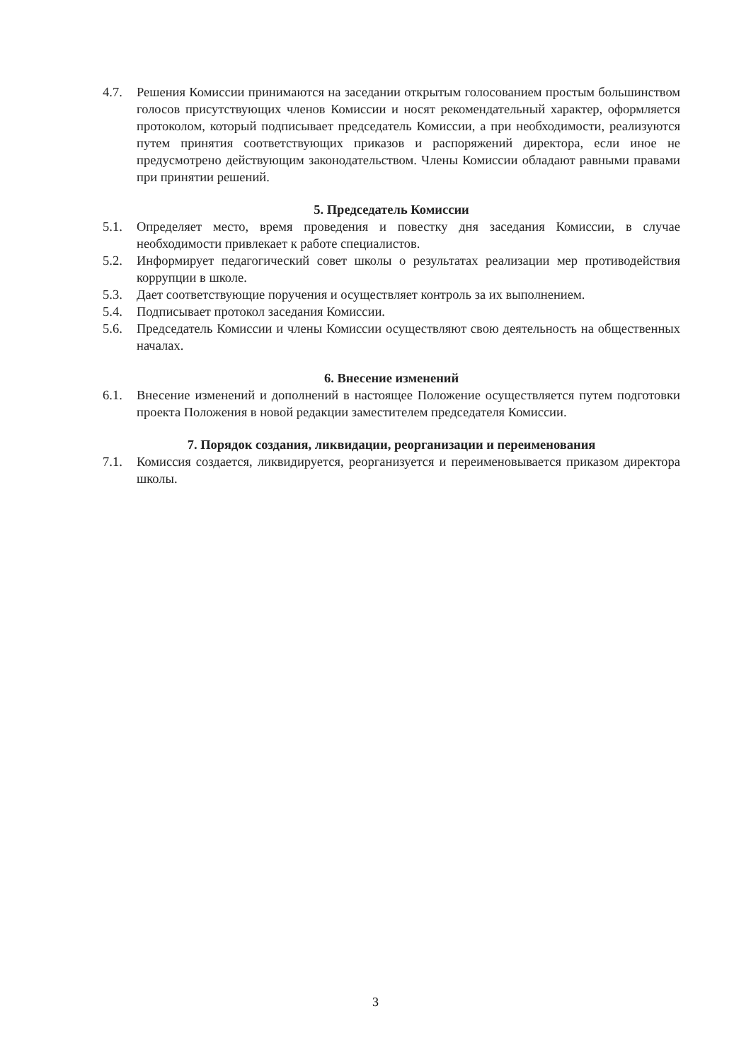4.7. Решения Комиссии принимаются на заседании открытым голосованием простым большинством голосов присутствующих членов Комиссии и носят рекомендательный характер, оформляется протоколом, который подписывает председатель Комиссии, а при необходимости, реализуются путем принятия соответствующих приказов и распоряжений директора, если иное не предусмотрено действующим законодательством. Члены Комиссии обладают равными правами при принятии решений.
5. Председатель Комиссии
5.1. Определяет место, время проведения и повестку дня заседания Комиссии, в случае необходимости привлекает к работе специалистов.
5.2. Информирует педагогический совет школы о результатах реализации мер противодействия коррупции в школе.
5.3. Дает соответствующие поручения и осуществляет контроль за их выполнением.
5.4. Подписывает протокол заседания Комиссии.
5.6. Председатель Комиссии и члены Комиссии осуществляют свою деятельность на общественных началах.
6. Внесение изменений
6.1. Внесение изменений и дополнений в настоящее Положение осуществляется путем подготовки проекта Положения в новой редакции заместителем председателя Комиссии.
7. Порядок создания, ликвидации, реорганизации и переименования
7.1. Комиссия создается, ликвидируется, реорганизуется и переименовывается приказом директора школы.
3